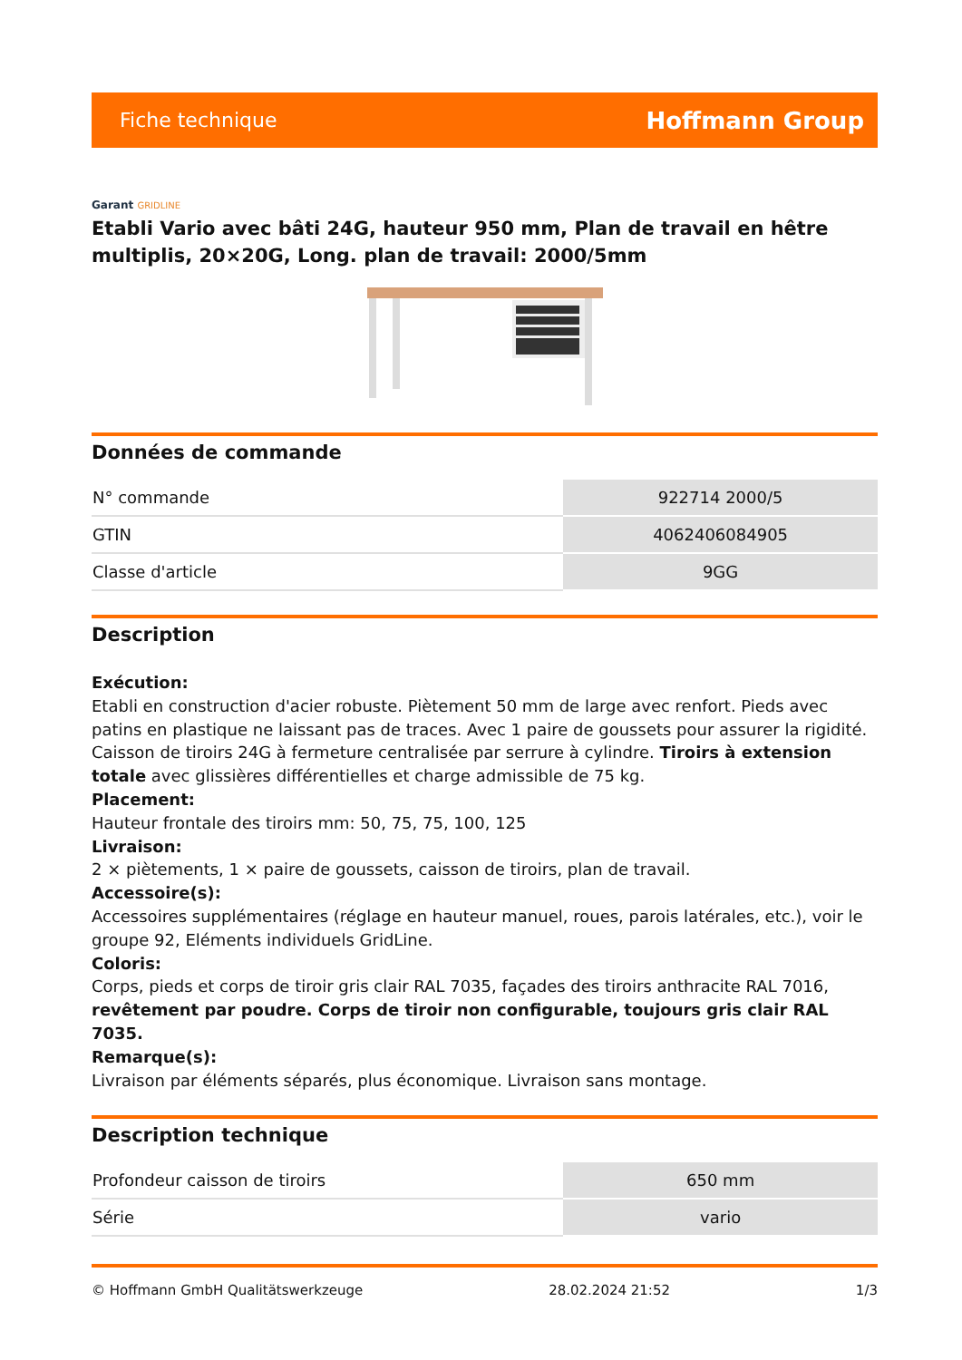Fiche technique
Hoffmann Group
Garant GRIDLINE
Etabli Vario avec bâti 24G, hauteur 950 mm, Plan de travail en hêtre multiplis, 20×20G, Long. plan de travail: 2000/5mm
Données de commande
| N° commande | 922714 2000/5 |
| GTIN | 4062406084905 |
| Classe d'article | 9GG |
Description
Exécution:
Etabli en construction d'acier robuste. Piètement 50 mm de large avec renfort. Pieds avec patins en plastique ne laissant pas de traces. Avec 1 paire de goussets pour assurer la rigidité. Caisson de tiroirs 24G à fermeture centralisée par serrure à cylindre. Tiroirs à extension totale avec glissières différentielles et charge admissible de 75 kg.
Placement:
Hauteur frontale des tiroirs mm: 50, 75, 75, 100, 125
Livraison:
2 × piètements, 1 × paire de goussets, caisson de tiroirs, plan de travail.
Accessoire(s):
Accessoires supplémentaires (réglage en hauteur manuel, roues, parois latérales, etc.), voir le groupe 92, Eléments individuels GridLine.
Coloris:
Corps, pieds et corps de tiroir gris clair RAL 7035, façades des tiroirs anthracite RAL 7016, revêtement par poudre. Corps de tiroir non configurable, toujours gris clair RAL 7035.
Remarque(s):
Livraison par éléments séparés, plus économique. Livraison sans montage.
Description technique
| Profondeur caisson de tiroirs | 650 mm |
| Série | vario |
© Hoffmann GmbH Qualitätswerkzeuge 28.02.2024 21:52 1/3